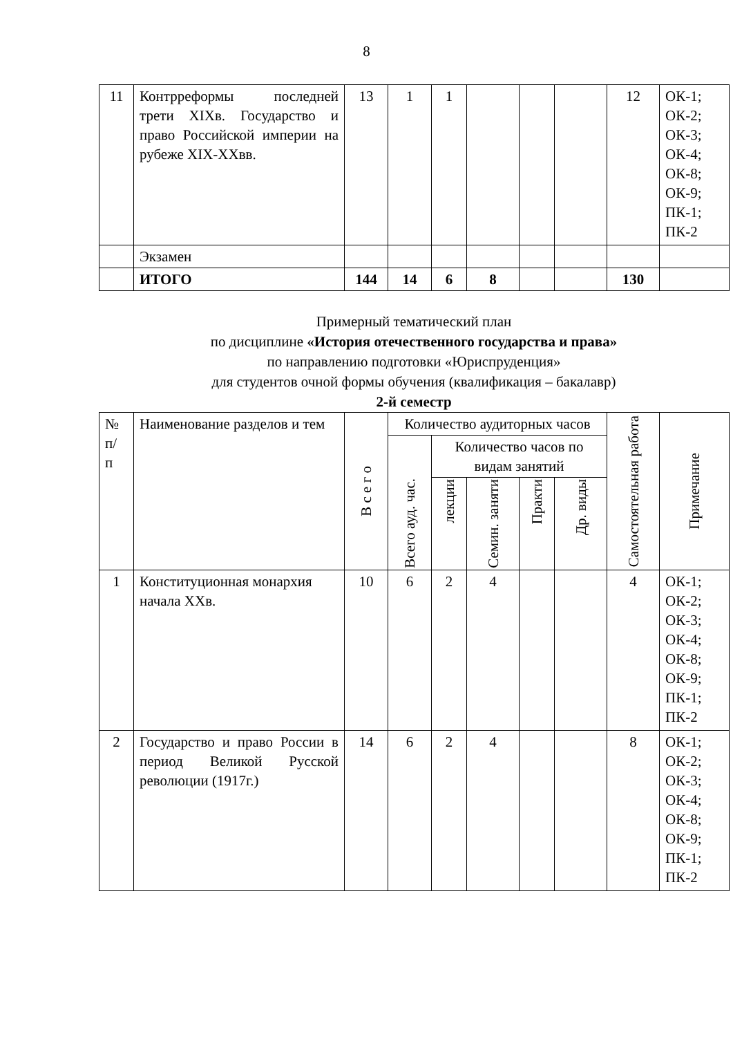8
| 11 | Контрреформы последней трети XIXв. Государство и право Российской империи на рубеже XIX-XXвв. | 13 | 1 | 1 | | | | 12 | ОК-1; ОК-2; ОК-3; ОК-4; ОК-8; ОК-9; ПК-1; ПК-2 |
| | Экзамен | | | | | | | | |
| | ИТОГО | 144 | 14 | 6 | 8 | | | 130 | |
Примерный тематический план
по дисциплине «История отечественного государства и права»
по направлению подготовки «Юриспруденция»
для студентов очной формы обучения (квалификация – бакалавр)
2-й семестр
| № п/ п | Наименование разделов и тем | В с е г о | Количество аудиторных часов | | | | | Самостоятельная работа | Примечание |
| --- | --- | --- | --- | --- | --- | --- | --- | --- | --- |
| | | | Всего ауд. час. | Количество часов по видам занятий | | | | | |
| | | | | лекции | Семин. заняти | Практи | Др. виды | | |
| 1 | Конституционная монархия начала XXв. | 10 | 6 | 2 | 4 | | | 4 | ОК-1; ОК-2; ОК-3; ОК-4; ОК-8; ОК-9; ПК-1; ПК-2 |
| 2 | Государство и право России в период Великой Русской революции (1917г.) | 14 | 6 | 2 | 4 | | | 8 | ОК-1; ОК-2; ОК-3; ОК-4; ОК-8; ОК-9; ПК-1; ПК-2 |